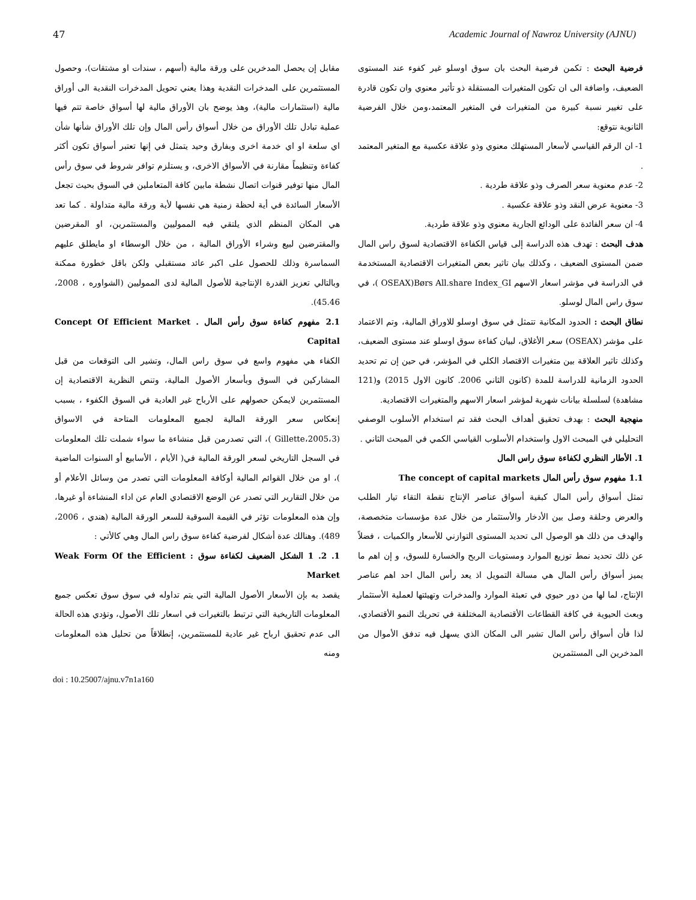47 Academic Journal of Nawroz University (AJNU)
فرضية البحث : تكمن فرضية البحث بان سوق اوسلو غير كفوء عند المستوى الضعيف، واضافة الى ان تكون المتغيرات المستقلة ذو تأثير معنوي وان تكون قادرة على تغيير نسبة كبيرة من المتغيرات في المتغير المعتمد،ومن خلال الفرضية الثانوية نتوقع:
1- ان الرقم القياسي لأسعار المستهلك معنوي وذو علاقة عكسية مع المتغير المعتمد .
2- عدم معنوية سعر الصرف وذو علاقة طردية .
3- معنوية عرض النقد وذو علاقة عكسية .
4- ان سعر الفائدة على الودائع الجارية معنوي وذو علاقة طردية.
هدف البحث : تهدف هذه الدراسة إلى قياس الكفاءة الاقتصادية لسوق راس المال ضمن المستوى الضعيف ، وكذلك بيان تاثير بعض المتغيرات الاقتصادية المستخدمة في الدراسة في مؤشر اسعار الاسهم OSEAX)Børs All.share Index_GI )، في سوق راس المال لوسلو.
نطاق البحث : الحدود المكانية تتمثل في سوق اوسلو للاوراق المالية، وتم الاعتماد على مؤشر (OSEAX) سعر الأغلاق، لبيان كفاءة سوق اوسلو عند مستوى الضعيف، وكذلك تاثير العلاقة بين متغيرات الاقتصاد الكلي في المؤشر، في حين إن تم تحديد الحدود الزمانية للدراسة للمدة (كانون الثاني 2006. كانون الاول 2015) و(121 مشاهدة) لسلسلة بيانات شهرية لمؤشر اسعار الاسهم والمتغيرات الاقتصادية.
منهجية البحث : بهدف تحقيق أهداف البحث فقد تم استخدام الأسلوب الوصفي التحليلي في المبحث الاول واستخدام الأسلوب القياسي الكمي في المبحث الثاني .
1. الأطار النظري لكفاءة سوق راس المال
1.1 مفهوم سوق رأس المال The concept of capital markets
تمثل أسواق رأس المال كبقية أسواق عناصر الإنتاج نقطة التقاء تيار الطلب والعرض وحلقة وصل بين الأدخار والأستثمار من خلال عدة مؤسسات متخصصة، والهدف من ذلك هو الوصول الى تحديد المستوى التوازني للأسعار والكميات ، فضلاً عن ذلك تحديد نمط توزيع الموارد ومستويات الربح والخسارة للسوق، و إن اهم ما يميز أسواق رأس المال هي مسالة التمويل اذ يعد رأس المال احد اهم عناصر الإنتاج، لما لها من دور حيوي في تعبئة الموارد والمدخرات وتهيئتها لعملية الأستثمار وبعث الحيوية في كافة القطاعات الأقتصادية المختلفة في تحريك النمو الأقتصادي، لذا فأن أسواق رأس المال تشير الى المكان الذي يسهل فيه تدفق الأموال من المدخرين الى المستثمرين
مقابل إن يحصل المدخرين على ورقة مالية (أسهم ، سندات او مشتقات)، وحصول المستثمرين على المدخرات النقدية وهذا يعني تحويل المدخرات النقدية الى أوراق مالية (استثمارات مالية)، وهذ يوضح بان الأوراق مالية لها أسواق خاصة تتم فيها عملية تبادل تلك الأوراق من خلال أسواق رأس المال وإن تلك الأوراق شأنها شأن اي سلعة او اي خدمة اخرى وبفارق وحيد يتمثل في إنها تعتبر أسواق تكون أكثر كفاءة وتنظيماً مقارنة في الأسواق الاخرى، و يستلزم توافر شروط في سوق رأس المال منها توفير قنوات اتصال نشطة مابين كافة المتعاملين في السوق بحيث تجعل الأسعار السائدة في أية لحظة زمنية هي نفسها لأية ورقة مالية متداولة . كما تعد هي المكان المنظم الذي يلتقي فيه المموليين والمستثمرين، او المقرضين والمقترضين لبيع وشراء الأوراق المالية ، من خلال الوسطاء او مايطلق عليهم السماسرة وذلك للحصول على اكبر عائد مستقبلي ولكن باقل خطورة ممكنة وبالتالي تعزيز القدرة الإنتاجية للأصول المالية لدى المموليين (الشواوره ، 2008، 45.46).
2.1 مفهوم كفاءة سوق رأس المال . Concept Of Efficient Market Capital
الكفاء هي مفهوم واسع في سوق راس المال، وتشير الى التوقعات من قبل المشاركين في السوق وبأسعار الأصول المالية، وتنص النظرية الاقتصادية إن المستثمرين لايمكن حصولهم على الأرباح غير العادية في السوق الكفوء ، بسبب إنعكاس سعر الورقة المالية لجميع المعلومات المتاحة في الاسواق (Gillette،2005،3 )، التي تصدرمن قبل منشاءة ما سواء شملت تلك المعلومات في السجل التاريخي لسعر الورقة المالية في( الأيام ، الأسابيع أو السنوات الماضية )، او من خلال القوائم المالية أوكافة المعلومات التي تصدر من وسائل الأعلام أو من خلال التقارير التي تصدر عن الوضع الاقتصادي العام عن اداء المنشاءة أو غيرها، وإن هذه المعلومات تؤثر في القيمة السوقية للسعر الورقة المالية (هندي ، 2006، 489). وهنالك عدة أشكال لفرضية كفاءة سوق راس المال وهي كالأتي :
1. 2. 1 الشكل الضعيف لكفاءة سوق : Weak Form Of the Efficient Market
يقصد به بإن الأسعار الأصول المالية التي يتم تداوله في سوق سوق تعكس جميع المعلومات التاريخية التي ترتبط بالتغيرات في اسعار تلك الأصول، وتؤدي هذه الحالة الى عدم تحقيق ارباح غير عادية للمستثمرين، إنطلاقاً من تحليل هذه المعلومات ومنه
doi : 10.25007/ajnu.v7n1a160